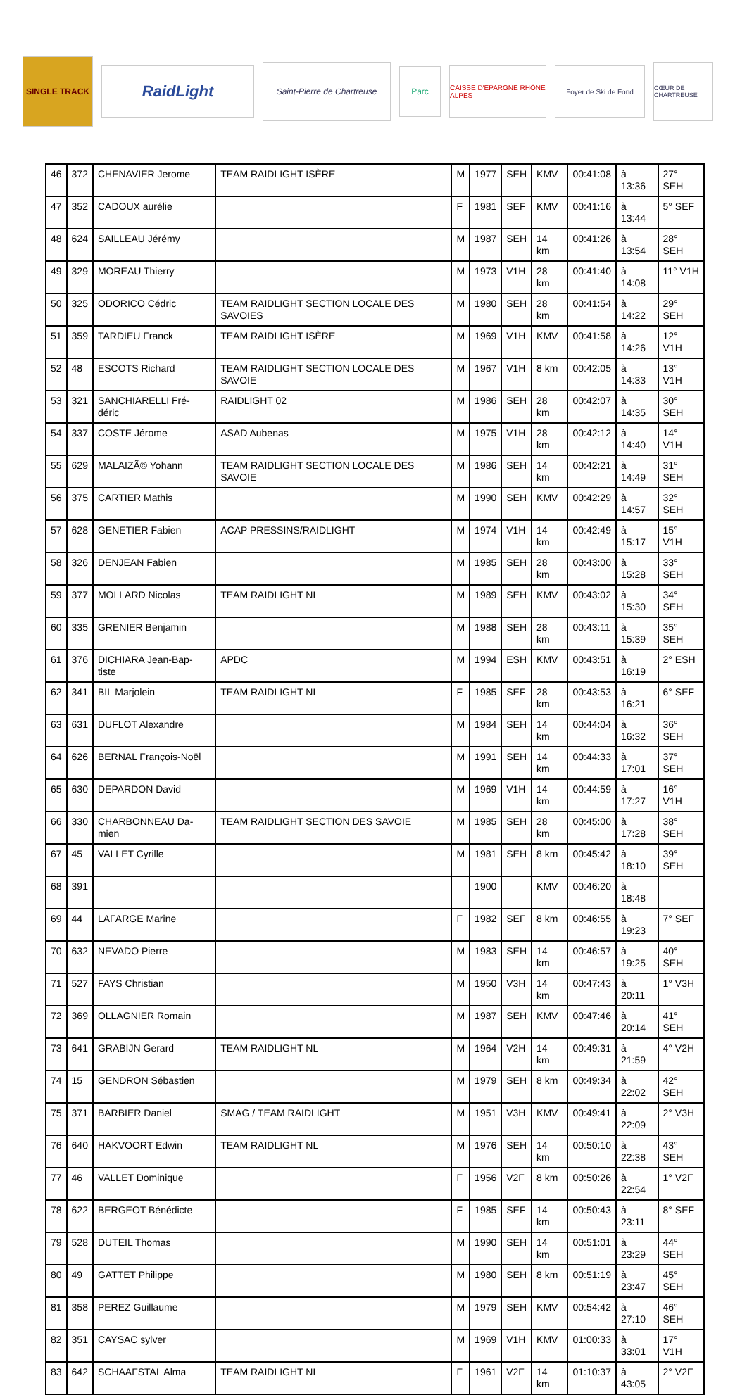SINGLE TRACK
RaidLight
Saint-Pierre de Chartreuse
Parc
CAISSE D'EPARGNE RHÔNE ALPES
Foyer de Ski de Fond
CŒUR DE CHARTREUSE
| 46 | 372 | CHENAVIER Jerome | TEAM RAIDLIGHT ISÈRE | M | 1977 | SEH | KMV | 00:41:08 | à 13:36 | 27° SEH |
| 47 | 352 | CADOUX aurélie | | F | 1981 | SEF | KMV | 00:41:16 | à 13:44 | 5° SEF |
| 48 | 624 | SAILLEAU Jérémy | | M | 1987 | SEH | 14 km | 00:41:26 | à 13:54 | 28° SEH |
| 49 | 329 | MOREAU Thierry | | M | 1973 | V1H | 28 km | 00:41:40 | à 14:08 | 11° V1H |
| 50 | 325 | ODORICO Cédric | TEAM RAIDLIGHT SECTION LOCALE DES SAVOIES | M | 1980 | SEH | 28 km | 00:41:54 | à 14:22 | 29° SEH |
| 51 | 359 | TARDIEU Franck | TEAM RAIDLIGHT ISÈRE | M | 1969 | V1H | KMV | 00:41:58 | à 14:26 | 12° V1H |
| 52 | 48 | ESCOTS Richard | TEAM RAIDLIGHT SECTION LOCALE DES SAVOIE | M | 1967 | V1H | 8 km | 00:42:05 | à 14:33 | 13° V1H |
| 53 | 321 | SANCHIARELLI Fré-déric | RAIDLIGHT 02 | M | 1986 | SEH | 28 km | 00:42:07 | à 14:35 | 30° SEH |
| 54 | 337 | COSTE Jérome | ASAD Aubenas | M | 1975 | V1H | 28 km | 00:42:12 | à 14:40 | 14° V1H |
| 55 | 629 | MALAIZÃ© Yohann | TEAM RAIDLIGHT SECTION LOCALE DES SAVOIE | M | 1986 | SEH | 14 km | 00:42:21 | à 14:49 | 31° SEH |
| 56 | 375 | CARTIER Mathis | | M | 1990 | SEH | KMV | 00:42:29 | à 14:57 | 32° SEH |
| 57 | 628 | GENETIER Fabien | ACAP PRESSINS/RAIDLIGHT | M | 1974 | V1H | 14 km | 00:42:49 | à 15:17 | 15° V1H |
| 58 | 326 | DENJEAN Fabien | | M | 1985 | SEH | 28 km | 00:43:00 | à 15:28 | 33° SEH |
| 59 | 377 | MOLLARD Nicolas | TEAM RAIDLIGHT NL | M | 1989 | SEH | KMV | 00:43:02 | à 15:30 | 34° SEH |
| 60 | 335 | GRENIER Benjamin | | M | 1988 | SEH | 28 km | 00:43:11 | à 15:39 | 35° SEH |
| 61 | 376 | DICHIARA Jean-Bap-tiste | APDC | M | 1994 | ESH | KMV | 00:43:51 | à 16:19 | 2° ESH |
| 62 | 341 | BIL Marjolein | TEAM RAIDLIGHT NL | F | 1985 | SEF | 28 km | 00:43:53 | à 16:21 | 6° SEF |
| 63 | 631 | DUFLOT Alexandre | | M | 1984 | SEH | 14 km | 00:44:04 | à 16:32 | 36° SEH |
| 64 | 626 | BERNAL François-Noël | | M | 1991 | SEH | 14 km | 00:44:33 | à 17:01 | 37° SEH |
| 65 | 630 | DEPARDON David | | M | 1969 | V1H | 14 km | 00:44:59 | à 17:27 | 16° V1H |
| 66 | 330 | CHARBONNEAU Da-mien | TEAM RAIDLIGHT SECTION DES SAVOIE | M | 1985 | SEH | 28 km | 00:45:00 | à 17:28 | 38° SEH |
| 67 | 45 | VALLET Cyrille | | M | 1981 | SEH | 8 km | 00:45:42 | à 18:10 | 39° SEH |
| 68 | 391 | | | | 1900 | | KMV | 00:46:20 | à 18:48 | |
| 69 | 44 | LAFARGE Marine | | F | 1982 | SEF | 8 km | 00:46:55 | à 19:23 | 7° SEF |
| 70 | 632 | NEVADO Pierre | | M | 1983 | SEH | 14 km | 00:46:57 | à 19:25 | 40° SEH |
| 71 | 527 | FAYS Christian | | M | 1950 | V3H | 14 km | 00:47:43 | à 20:11 | 1° V3H |
| 72 | 369 | OLLAGNIER Romain | | M | 1987 | SEH | KMV | 00:47:46 | à 20:14 | 41° SEH |
| 73 | 641 | GRABIJN Gerard | TEAM RAIDLIGHT NL | M | 1964 | V2H | 14 km | 00:49:31 | à 21:59 | 4° V2H |
| 74 | 15 | GENDRON Sébastien | | M | 1979 | SEH | 8 km | 00:49:34 | à 22:02 | 42° SEH |
| 75 | 371 | BARBIER Daniel | SMAG / TEAM RAIDLIGHT | M | 1951 | V3H | KMV | 00:49:41 | à 22:09 | 2° V3H |
| 76 | 640 | HAKVOORT Edwin | TEAM RAIDLIGHT NL | M | 1976 | SEH | 14 km | 00:50:10 | à 22:38 | 43° SEH |
| 77 | 46 | VALLET Dominique | | F | 1956 | V2F | 8 km | 00:50:26 | à 22:54 | 1° V2F |
| 78 | 622 | BERGEOT Bénédicte | | F | 1985 | SEF | 14 km | 00:50:43 | à 23:11 | 8° SEF |
| 79 | 528 | DUTEIL Thomas | | M | 1990 | SEH | 14 km | 00:51:01 | à 23:29 | 44° SEH |
| 80 | 49 | GATTET Philippe | | M | 1980 | SEH | 8 km | 00:51:19 | à 23:47 | 45° SEH |
| 81 | 358 | PEREZ Guillaume | | M | 1979 | SEH | KMV | 00:54:42 | à 27:10 | 46° SEH |
| 82 | 351 | CAYSAC sylver | | M | 1969 | V1H | KMV | 01:00:33 | à 33:01 | 17° V1H |
| 83 | 642 | SCHAAFSTAL Alma | TEAM RAIDLIGHT NL | F | 1961 | V2F | 14 km | 01:10:37 | à 43:05 | 2° V2F |